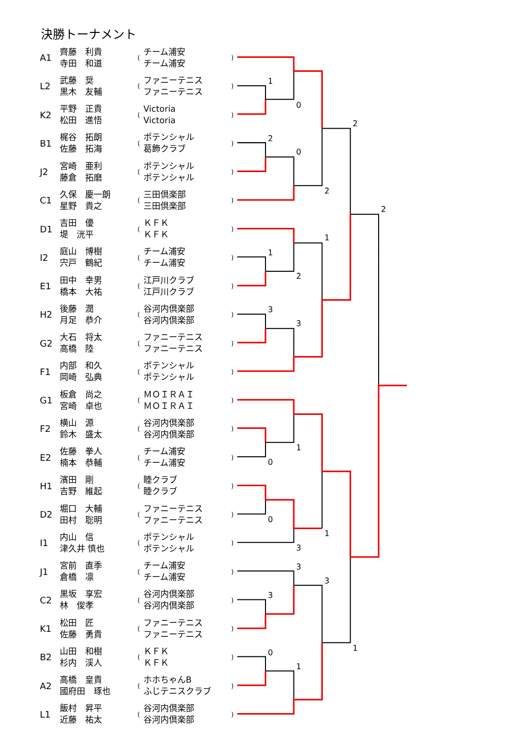1
0
2
0
2
2
1
2
1
3
3
2
1
0
0
1
3
3
3
3
0
1
1
決勝トーナメント
| A1 | 齊藤 利貴 寺田 和道 | ( | チーム浦安 チーム浦安 | ) |
| L2 | 武藤 奨 黒木 友輔 | ( | ファニーテニス ファニーテニス | ) |
| K2 | 平野 正貴 松田 進悟 | ( | Victoria Victoria | ) |
| B1 | 梶谷 拓朗 佐藤 拓海 | ( | ポテンシャル 葛飾クラブ | ) |
| J2 | 宮崎 亜利 藤倉 拓磨 | ( | ポテンシャル ポテンシャル | ) |
| C1 | 久保 慶一朗 星野 貴之 | ( | 三田倶楽部 三田倶楽部 | ) |
| D1 | 吉田 優 堤 洸平 | ( | ＫＦＫ ＫＦＫ | ) |
| I2 | 庭山 博樹 宍戸 鶴紀 | ( | チーム浦安 チーム浦安 | ) |
| E1 | 田中 幸男 橋本 大祐 | ( | 江戸川クラブ 江戸川クラブ | ) |
| H2 | 後藤 潤 月足 恭介 | ( | 谷河内倶楽部 谷河内倶楽部 | ) |
| G2 | 大石 将太 高橋 陸 | ( | ファニーテニス ファニーテニス | ) |
| F1 | 内部 和久 岡崎 弘典 | ( | ポテンシャル ポテンシャル | ) |
| G1 | 板倉 尚之 宮崎 卓也 | ( | ＭＯＩＲＡＩ ＭＯＩＲＡＩ | ) |
| F2 | 横山 源 鈴木 盛太 | ( | 谷河内倶楽部 谷河内倶楽部 | ) |
| E2 | 佐藤 拳人 楠本 恭輔 | ( | チーム浦安 チーム浦安 | ) |
| H1 | 濱田 剛 吉野 維起 | ( | 睦クラブ 睦クラブ | ) |
| D2 | 堀口 大輔 田村 聡明 | ( | ファニーテニス ファニーテニス | ) |
| I1 | 内山 信 津久井 慎也 | ( | ポテンシャル ポテンシャル | ) |
| J1 | 宮前 直季 倉橋 凛 | ( | チーム浦安 チーム浦安 | ) |
| C2 | 黒坂 享宏 林 俊孝 | ( | 谷河内倶楽部 谷河内倶楽部 | ) |
| K1 | 松田 匠 佐藤 勇貴 | ( | ファニーテニス ファニーテニス | ) |
| B2 | 山田 和樹 杉内 渓人 | ( | ＫＦＫ ＫＦＫ | ) |
| A2 | 高橋 皇貴 國府田 琢也 | ( | ホホちゃんB ふじテニスクラブ | ) |
| L1 | 飯村 昇平 近藤 祐太 | ( | 谷河内倶楽部 谷河内倶楽部 | ) |